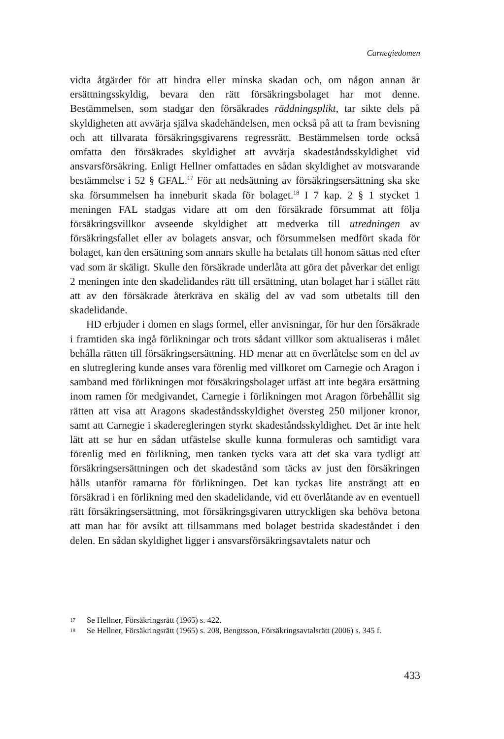Carnegiedomen
vidta åtgärder för att hindra eller minska skadan och, om någon annan är ersättningsskyldig, bevara den rätt försäkringsbolaget har mot denne. Bestämmelsen, som stadgar den försäkrades räddningsplikt, tar sikte dels på skyldigheten att avvärja själva skadehändelsen, men också på att ta fram bevisning och att tillvarata försäkringsgivarens regressrätt. Bestämmelsen torde också omfatta den försäkrades skyldighet att avvärja skadeståndsskyldighet vid ansvarsförsäkring. Enligt Hellner omfattades en sådan skyldighet av motsvarande bestämmelse i 52 § GFAL.<sup>17</sup> För att nedsättning av försäkringsersättning ska ske ska försummelsen ha inneburit skada för bolaget.<sup>18</sup> I 7 kap. 2 § 1 stycket 1 meningen FAL stadgas vidare att om den försäkrade försummat att följa försäkringsvillkor avseende skyldighet att medverka till utredningen av försäkringsfallet eller av bolagets ansvar, och försummelsen medfört skada för bolaget, kan den ersättning som annars skulle ha betalats till honom sättas ned efter vad som är skäligt. Skulle den försäkrade underlåta att göra det påverkar det enligt 2 meningen inte den skadelidandes rätt till ersättning, utan bolaget har i stället rätt att av den försäkrade återkräva en skälig del av vad som utbetalts till den skadelidande.
HD erbjuder i domen en slags formel, eller anvisningar, för hur den försäkrade i framtiden ska ingå förlikningar och trots sådant villkor som aktualiseras i målet behålla rätten till försäkringsersättning. HD menar att en överlåtelse som en del av en slutreglering kunde anses vara förenlig med villkoret om Carnegie och Aragon i samband med förlikningen mot försäkringsbolaget utfäst att inte begära ersättning inom ramen för medgivandet, Carnegie i förlikningen mot Aragon förbehållit sig rätten att visa att Aragons skadeståndsskyldighet översteg 250 miljoner kronor, samt att Carnegie i skaderegleringen styrkt skadeståndsskyldighet. Det är inte helt lätt att se hur en sådan utfästelse skulle kunna formuleras och samtidigt vara förenlig med en förlikning, men tanken tycks vara att det ska vara tydligt att försäkringsersättningen och det skadestånd som täcks av just den försäkringen hålls utanför ramarna för förlikningen. Det kan tyckas lite ansträngt att en försäkrad i en förlikning med den skadelidande, vid ett överlåtande av en eventuell rätt försäkringsersättning, mot försäkringsgivaren uttryckligen ska behöva betona att man har för avsikt att tillsammans med bolaget bestrida skadeståndet i den delen. En sådan skyldighet ligger i ansvarsförsäkringsavtalets natur och
17 Se Hellner, Försäkringsrätt (1965) s. 422.
18 Se Hellner, Försäkringsrätt (1965) s. 208, Bengtsson, Försäkringsavtalsrätt (2006) s. 345 f.
433